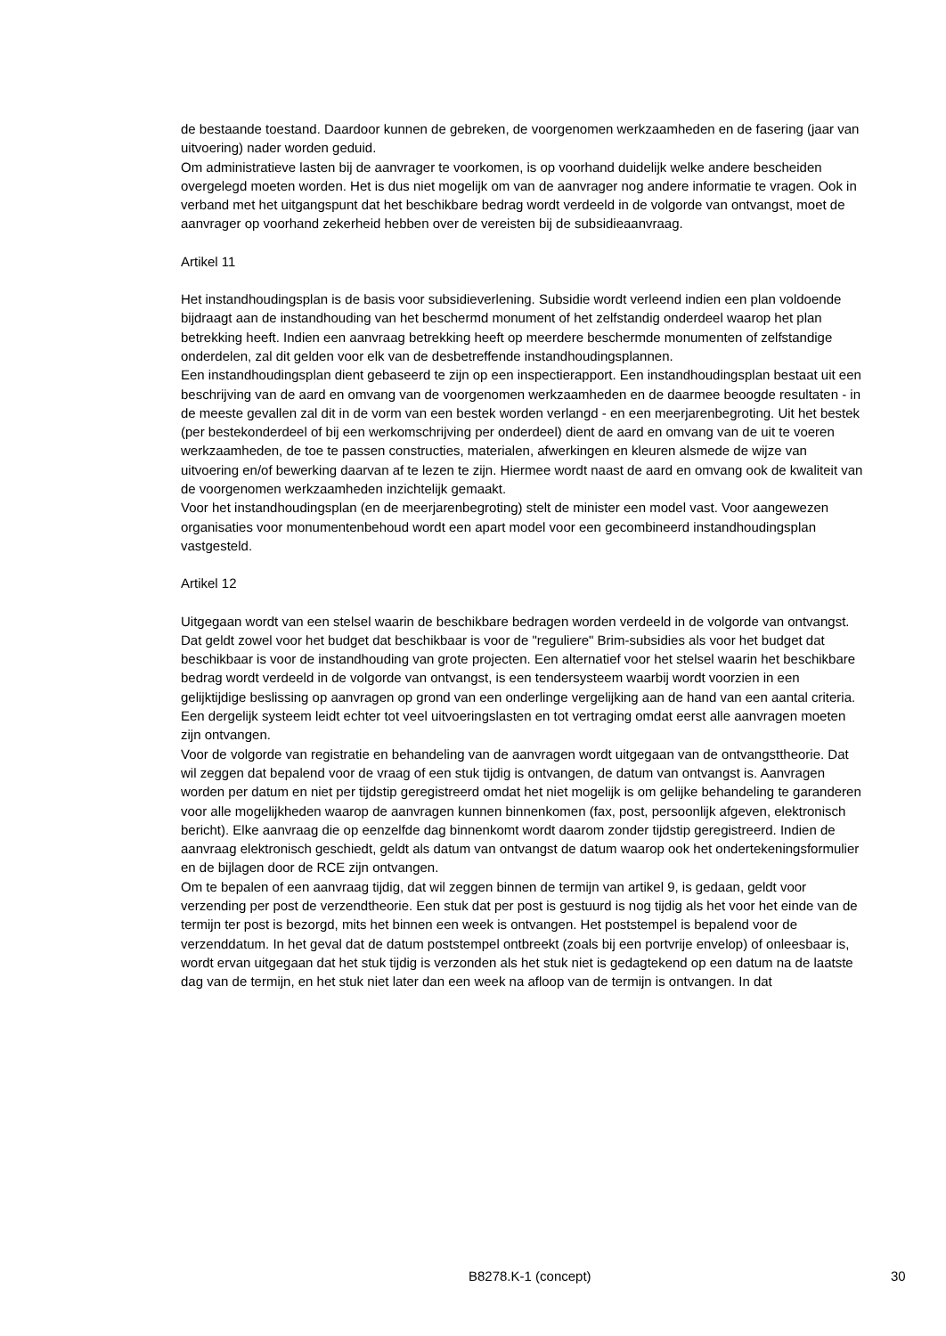de bestaande toestand. Daardoor kunnen de gebreken, de voorgenomen werkzaamheden en de fasering (jaar van uitvoering) nader worden geduid.
Om administratieve lasten bij de aanvrager te voorkomen, is op voorhand duidelijk welke andere bescheiden overgelegd moeten worden. Het is dus niet mogelijk om van de aanvrager nog andere informatie te vragen. Ook in verband met het uitgangspunt dat het beschikbare bedrag wordt verdeeld in de volgorde van ontvangst, moet de aanvrager op voorhand zekerheid hebben over de vereisten bij de subsidieaanvraag.
Artikel 11
Het instandhoudingsplan is de basis voor subsidieverlening. Subsidie wordt verleend indien een plan voldoende bijdraagt aan de instandhouding van het beschermd monument of het zelfstandig onderdeel waarop het plan betrekking heeft. Indien een aanvraag betrekking heeft op meerdere beschermde monumenten of zelfstandige onderdelen, zal dit gelden voor elk van de desbetreffende instandhoudingsplannen.
Een instandhoudingsplan dient gebaseerd te zijn op een inspectierapport. Een instandhoudingsplan bestaat uit een beschrijving van de aard en omvang van de voorgenomen werkzaamheden en de daarmee beoogde resultaten - in de meeste gevallen zal dit in de vorm van een bestek worden verlangd - en een meerjarenbegroting. Uit het bestek (per bestekonderdeel of bij een werkomschrijving per onderdeel) dient de aard en omvang van de uit te voeren werkzaamheden, de toe te passen constructies, materialen, afwerkingen en kleuren alsmede de wijze van uitvoering en/of bewerking daarvan af te lezen te zijn. Hiermee wordt naast de aard en omvang ook de kwaliteit van de voorgenomen werkzaamheden inzichtelijk gemaakt.
Voor het instandhoudingsplan (en de meerjarenbegroting) stelt de minister een model vast. Voor aangewezen organisaties voor monumentenbehoud wordt een apart model voor een gecombineerd instandhoudingsplan vastgesteld.
Artikel 12
Uitgegaan wordt van een stelsel waarin de beschikbare bedragen worden verdeeld in de volgorde van ontvangst. Dat geldt zowel voor het budget dat beschikbaar is voor de "reguliere" Brim-subsidies als voor het budget dat beschikbaar is voor de instandhouding van grote projecten. Een alternatief voor het stelsel waarin het beschikbare bedrag wordt verdeeld in de volgorde van ontvangst, is een tendersysteem waarbij wordt voorzien in een gelijktijdige beslissing op aanvragen op grond van een onderlinge vergelijking aan de hand van een aantal criteria. Een dergelijk systeem leidt echter tot veel uitvoeringslasten en tot vertraging omdat eerst alle aanvragen moeten zijn ontvangen.
Voor de volgorde van registratie en behandeling van de aanvragen wordt uitgegaan van de ontvangsttheorie. Dat wil zeggen dat bepalend voor de vraag of een stuk tijdig is ontvangen, de datum van ontvangst is. Aanvragen worden per datum en niet per tijdstip geregistreerd omdat het niet mogelijk is om gelijke behandeling te garanderen voor alle mogelijkheden waarop de aanvragen kunnen binnenkomen (fax, post, persoonlijk afgeven, elektronisch bericht). Elke aanvraag die op eenzelfde dag binnenkomt wordt daarom zonder tijdstip geregistreerd. Indien de aanvraag elektronisch geschiedt, geldt als datum van ontvangst de datum waarop ook het ondertekeningsformulier en de bijlagen door de RCE zijn ontvangen.
Om te bepalen of een aanvraag tijdig, dat wil zeggen binnen de termijn van artikel 9, is gedaan, geldt voor verzending per post de verzendtheorie. Een stuk dat per post is gestuurd is nog tijdig als het voor het einde van de termijn ter post is bezorgd, mits het binnen een week is ontvangen. Het poststempel is bepalend voor de verzenddatum. In het geval dat de datum poststempel ontbreekt (zoals bij een portvrije envelop) of onleesbaar is, wordt ervan uitgegaan dat het stuk tijdig is verzonden als het stuk niet is gedagtekend op een datum na de laatste dag van de termijn, en het stuk niet later dan een week na afloop van de termijn is ontvangen. In dat
B8278.K-1 (concept) 30